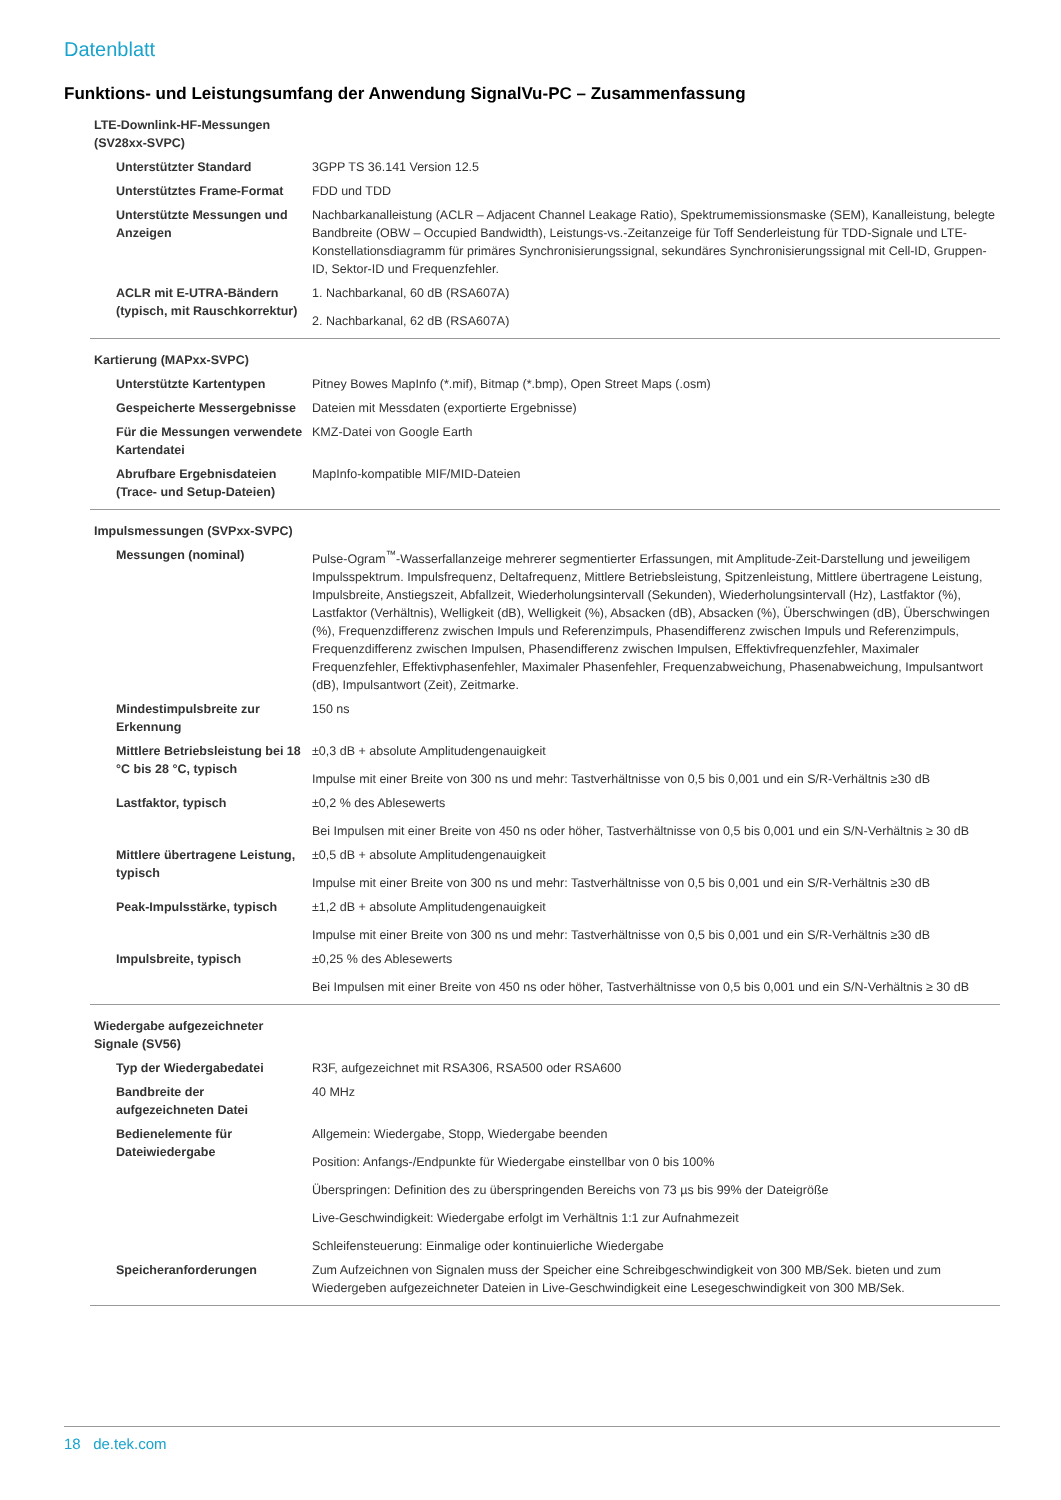Datenblatt
Funktions- und Leistungsumfang der Anwendung SignalVu-PC – Zusammenfassung
| LTE-Downlink-HF-Messungen (SV28xx-SVPC) | |
| Unterstützter Standard | 3GPP TS 36.141 Version 12.5 |
| Unterstütztes Frame-Format | FDD und TDD |
| Unterstützte Messungen und Anzeigen | Nachbarkanalleistung (ACLR – Adjacent Channel Leakage Ratio), Spektrumemissionsmaske (SEM), Kanalleistung, belegte Bandbreite (OBW – Occupied Bandwidth), Leistungs-vs.-Zeitanzeige für Toff Senderleistung für TDD-Signale und LTE-Konstellationsdiagramm für primäres Synchronisierungssignal, sekundäres Synchronisierungssignal mit Cell-ID, Gruppen-ID, Sektor-ID und Frequenzfehler. |
| ACLR mit E-UTRA-Bändern (typisch, mit Rauschkorrektur) | 1. Nachbarkanal, 60 dB (RSA607A) 2. Nachbarkanal, 62 dB (RSA607A) |
| Kartierung (MAPxx-SVPC) | |
| Unterstützte Kartentypen | Pitney Bowes MapInfo (*.mif), Bitmap (*.bmp), Open Street Maps (.osm) |
| Gespeicherte Messergebnisse | Dateien mit Messdaten (exportierte Ergebnisse) |
| Für die Messungen verwendete Kartendatei | KMZ-Datei von Google Earth |
| Abrufbare Ergebnisdateien (Trace- und Setup-Dateien) | MapInfo-kompatible MIF/MID-Dateien |
| Impulsmessungen (SVPxx-SVPC) | |
| Messungen (nominal) | Pulse-Ogram<sup>™</sup>-Wasserfallanzeige mehrerer segmentierter Erfassungen, mit Amplitude-Zeit-Darstellung und jeweiligem Impulsspektrum. Impulsfrequenz, Deltafrequenz, Mittlere Betriebsleistung, Spitzenleistung, Mittlere übertragene Leistung, Impulsbreite, Anstiegszeit, Abfallzeit, Wiederholungsintervall (Sekunden), Wiederholungsintervall (Hz), Lastfaktor (%), Lastfaktor (Verhältnis), Welligkeit (dB), Welligkeit (%), Absacken (dB), Absacken (%), Überschwingen (dB), Überschwingen (%), Frequenzdifferenz zwischen Impuls und Referenzimpuls, Phasendifferenz zwischen Impuls und Referenzimpuls, Frequenzdifferenz zwischen Impulsen, Phasendifferenz zwischen Impulsen, Effektivfrequenzfehler, Maximaler Frequenzfehler, Effektivphasenfehler, Maximaler Phasenfehler, Frequenzabweichung, Phasenabweichung, Impulsantwort (dB), Impulsantwort (Zeit), Zeitmarke. |
| Mindestimpulsbreite zur Erkennung | 150 ns |
| Mittlere Betriebsleistung bei 18 °C bis 28 °C, typisch | ±0,3 dB + absolute Amplitudengenauigkeit Impulse mit einer Breite von 300 ns und mehr: Tastverhältnisse von 0,5 bis 0,001 und ein S/R-Verhältnis ≥30 dB |
| Lastfaktor, typisch | ±0,2 % des Ablesewerts Bei Impulsen mit einer Breite von 450 ns oder höher, Tastverhältnisse von 0,5 bis 0,001 und ein S/N-Verhältnis ≥ 30 dB |
| Mittlere übertragene Leistung, typisch | ±0,5 dB + absolute Amplitudengenauigkeit Impulse mit einer Breite von 300 ns und mehr: Tastverhältnisse von 0,5 bis 0,001 und ein S/R-Verhältnis ≥30 dB |
| Peak-Impulsstärke, typisch | ±1,2 dB + absolute Amplitudengenauigkeit Impulse mit einer Breite von 300 ns und mehr: Tastverhältnisse von 0,5 bis 0,001 und ein S/R-Verhältnis ≥30 dB |
| Impulsbreite, typisch | ±0,25 % des Ablesewerts Bei Impulsen mit einer Breite von 450 ns oder höher, Tastverhältnisse von 0,5 bis 0,001 und ein S/N-Verhältnis ≥ 30 dB |
| Wiedergabe aufgezeichneter Signale (SV56) | |
| Typ der Wiedergabedatei | R3F, aufgezeichnet mit RSA306, RSA500 oder RSA600 |
| Bandbreite der aufgezeichneten Datei | 40 MHz |
| Bedienelemente für Dateiwiedergabe | Allgemein: Wiedergabe, Stopp, Wiedergabe beenden Position: Anfangs-/Endpunkte für Wiedergabe einstellbar von 0 bis 100% Überspringen: Definition des zu überspringenden Bereichs von 73 µs bis 99% der Dateigröße Live-Geschwindigkeit: Wiedergabe erfolgt im Verhältnis 1:1 zur Aufnahmezeit Schleifensteuerung: Einmalige oder kontinuierliche Wiedergabe |
| Speicheranforderungen | Zum Aufzeichnen von Signalen muss der Speicher eine Schreibgeschwindigkeit von 300 MB/Sek. bieten und zum Wiedergeben aufgezeichneter Dateien in Live-Geschwindigkeit eine Lesegeschwindigkeit von 300 MB/Sek. |
18 de.tek.com